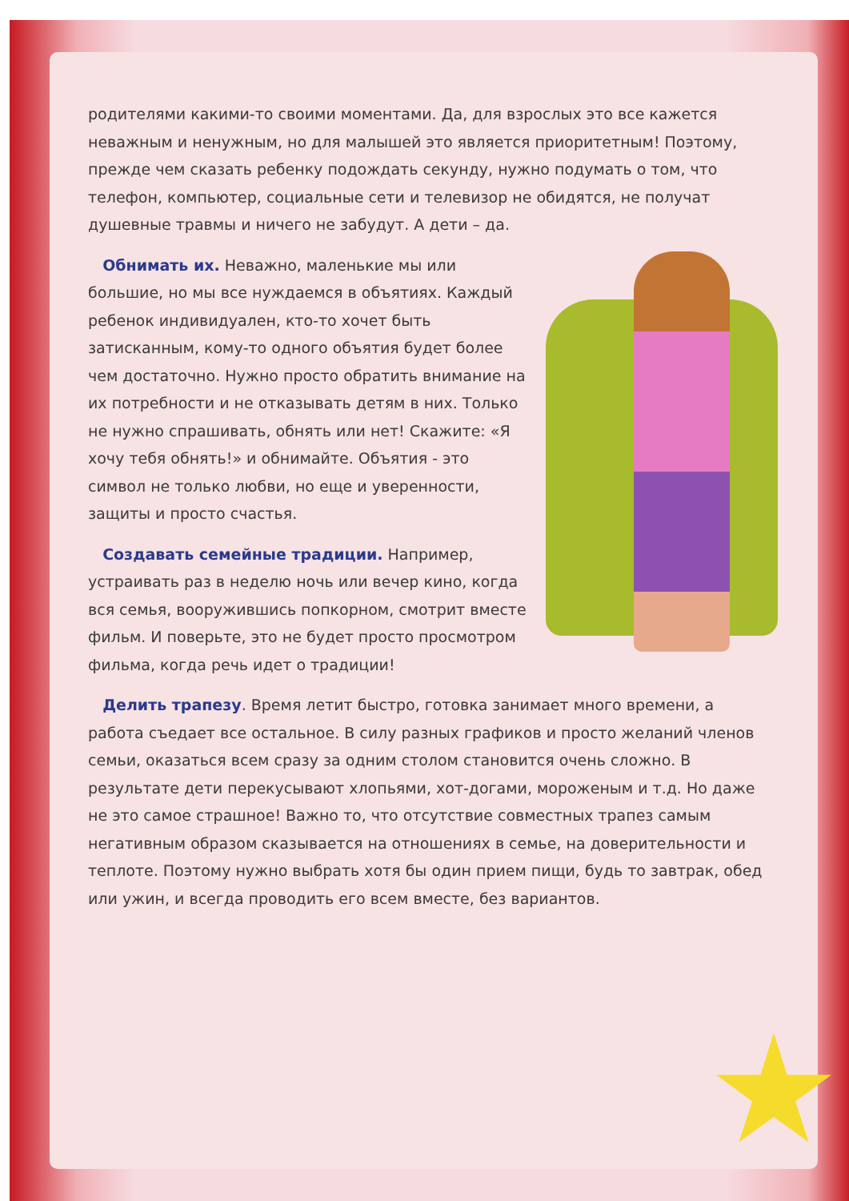родителями какими-то своими моментами. Да, для взрослых это все кажется неважным и ненужным, но для малышей это является приоритетным! Поэтому, прежде чем сказать ребенку подождать секунду, нужно подумать о том, что телефон, компьютер, социальные сети и телевизор не обидятся, не получат душевные травмы и ничего не забудут. А дети – да.
Обнимать их. Неважно, маленькие мы или большие, но мы все нуждаемся в объятиях. Каждый ребенок индивидуален, кто-то хочет быть затисканным, кому-то одного объятия будет более чем достаточно. Нужно просто обратить внимание на их потребности и не отказывать детям в них. Только не нужно спрашивать, обнять или нет! Скажите: «Я хочу тебя обнять!» и обнимайте. Объятия - это символ не только любви, но еще и уверенности, защиты и просто счастья.
Создавать семейные традиции. Например, устраивать раз в неделю ночь или вечер кино, когда вся семья, вооружившись попкорном, смотрит вместе фильм. И поверьте, это не будет просто просмотром фильма, когда речь идет о традиции!
Делить трапезу. Время летит быстро, готовка занимает много времени, а работа съедает все остальное. В силу разных графиков и просто желаний членов семьи, оказаться всем сразу за одним столом становится очень сложно. В результате дети перекусывают хлопьями, хот-догами, мороженым и т.д. Но даже не это самое страшное! Важно то, что отсутствие совместных трапез самым негативным образом сказывается на отношениях в семье, на доверительности и теплоте. Поэтому нужно выбрать хотя бы один прием пищи, будь то завтрак, обед или ужин, и всегда проводить его всем вместе, без вариантов.